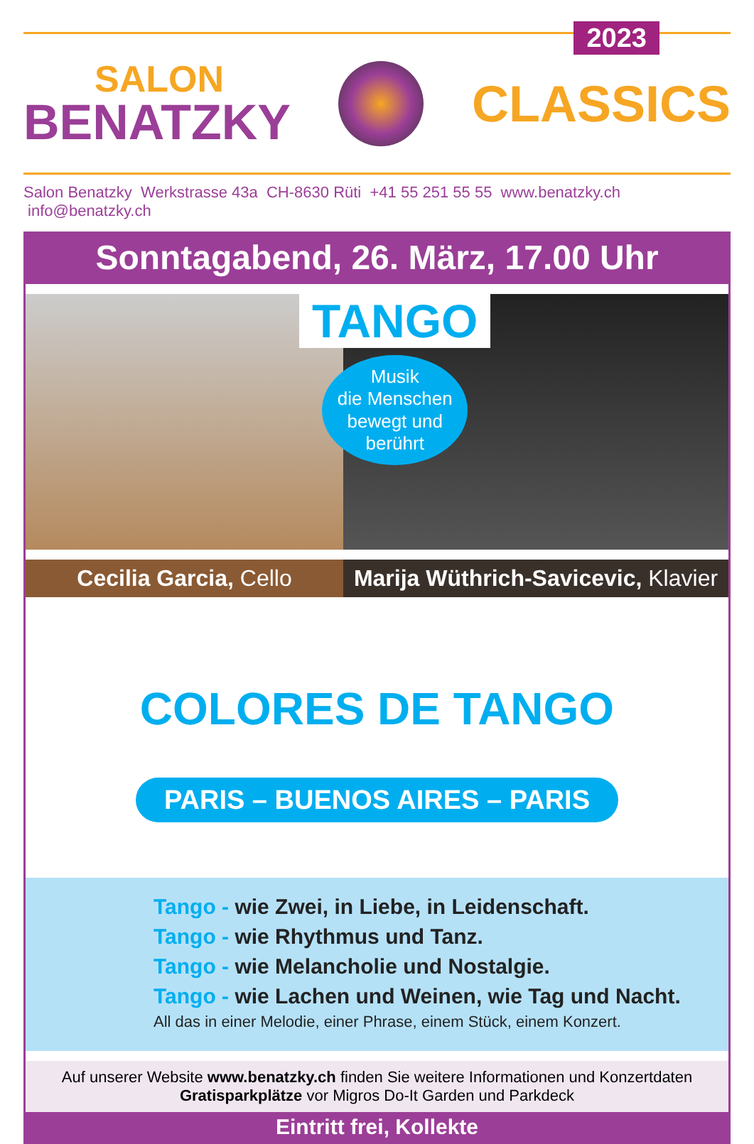2023
SALON
BENATZKY
CLASSICS
Salon Benatzky Werkstrasse 43a CH-8630 Rüti +41 55 251 55 55 www.benatzky.ch info@benatzky.ch
Sonntagabend, 26. März, 17.00 Uhr
TANGO
Musik
die Menschen
bewegt und
berührt
Cecilia Garcia, Cello Marija Wüthrich-Savicevic, Klavier
COLORES DE TANGO
PARIS – BUENOS AIRES – PARIS
Tango - wie Zwei, in Liebe, in Leidenschaft.
Tango - wie Rhythmus und Tanz.
Tango - wie Melancholie und Nostalgie.
Tango - wie Lachen und Weinen, wie Tag und Nacht.
All das in einer Melodie, einer Phrase, einem Stück, einem Konzert.
Auf unserer Website www.benatzky.ch finden Sie weitere Informationen und Konzertdaten
Gratisparkplätze vor Migros Do-It Garden und Parkdeck
Eintritt frei, Kollekte